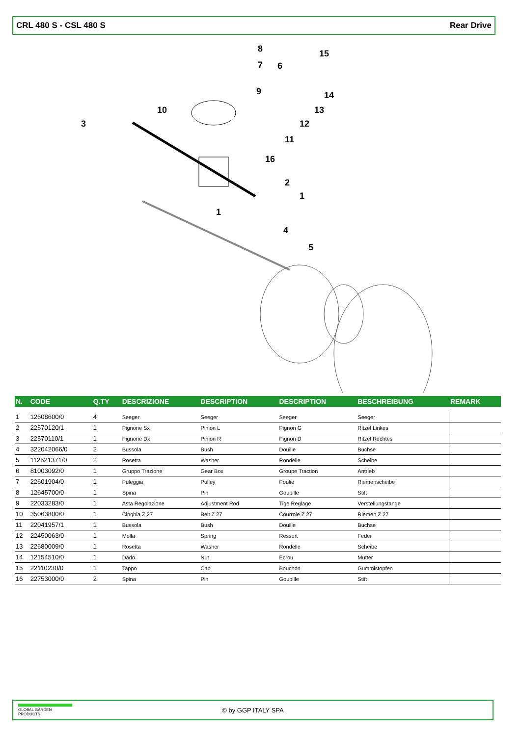CRL 480 S - CSL 480 S Rear Drive
8
7
6
15
9
14
10
13
3
12
11
16
2
1
1
4
5
| N. | CODE | Q.TY | DESCRIZIONE | DESCRIPTION | DESCRIPTION | BESCHREIBUNG | REMARK |
| --- | --- | --- | --- | --- | --- | --- | --- |
| 1 | 12608600/0 | 4 | Seeger | Seeger | Seeger | Seeger | |
| 2 | 22570120/1 | 1 | Pignone Sx | Pinion L | Pignon G | Ritzel Linkes | |
| 3 | 22570110/1 | 1 | Pignone Dx | Pinion R | Pignon D | Ritzel Rechtes | |
| 4 | 322042066/0 | 2 | Bussola | Bush | Douille | Buchse | |
| 5 | 112521371/0 | 2 | Rosetta | Washer | Rondelle | Scheibe | |
| 6 | 81003092/0 | 1 | Gruppo Trazione | Gear Box | Groupe Traction | Antrieb | |
| 7 | 22601904/0 | 1 | Puleggia | Pulley | Poulie | Riemenscheibe | |
| 8 | 12645700/0 | 1 | Spina | Pin | Goupille | Stift | |
| 9 | 22033283/0 | 1 | Asta Regolazione | Adjustment Rod | Tige Reglage | Verstellungstange | |
| 10 | 35063800/0 | 1 | Cinghia Z 27 | Belt Z 27 | Courroie Z 27 | Riemen Z 27 | |
| 11 | 22041957/1 | 1 | Bussola | Bush | Douille | Buchse | |
| 12 | 22450063/0 | 1 | Molla | Spring | Ressort | Feder | |
| 13 | 22680009/0 | 1 | Rosetta | Washer | Rondelle | Scheibe | |
| 14 | 12154510/0 | 1 | Dado | Nut | Ecrou | Mutter | |
| 15 | 22110230/0 | 1 | Tappo | Cap | Bouchon | Gummistopfen | |
| 16 | 22753000/0 | 2 | Spina | Pin | Goupille | Stift | |
GLOBAL GARDEN PRODUCTS
© by GGP ITALY SPA